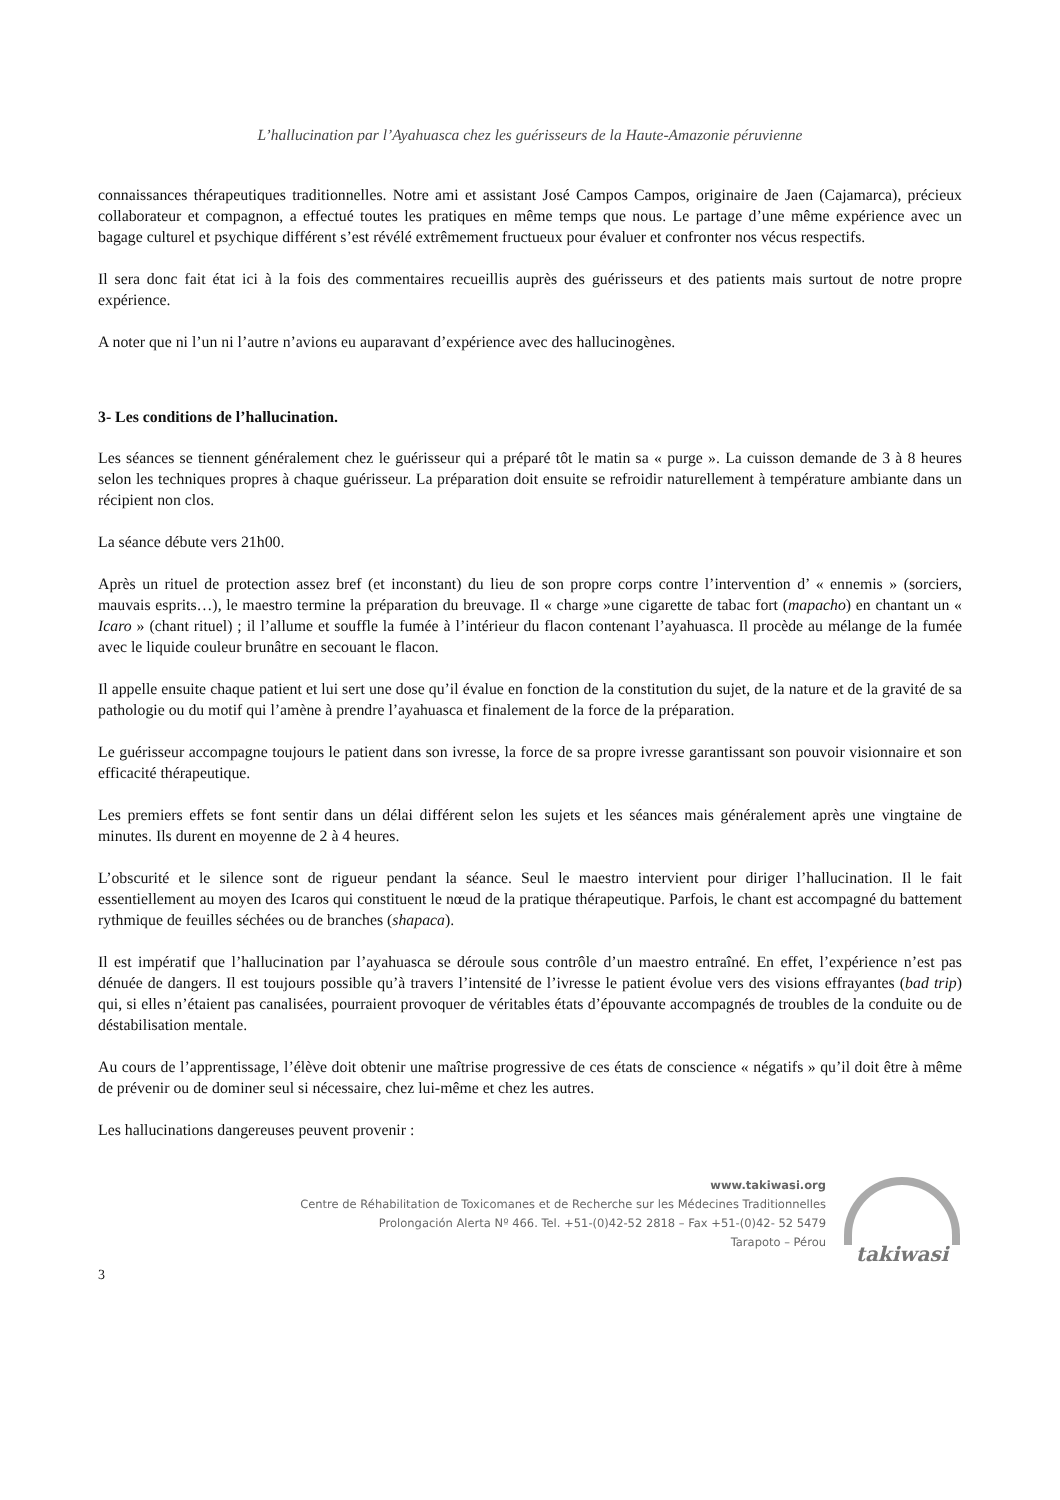L’hallucination par l’Ayahuasca chez les guérisseurs de la Haute-Amazonie péruvienne
connaissances thérapeutiques traditionnelles. Notre ami et assistant José Campos Campos, originaire de Jaen (Cajamarca), précieux collaborateur et compagnon, a effectué toutes les pratiques en même temps que nous. Le partage d’une même expérience avec un bagage culturel et psychique différent s’est révélé extrêmement fructueux pour évaluer et confronter nos vécus respectifs.
Il sera donc fait état ici à la fois des commentaires recueillis auprès des guérisseurs et des patients mais surtout de notre propre expérience.
A noter que ni l’un ni l’autre n’avions eu auparavant d’expérience avec des hallucinogènes.
3- Les conditions de l’hallucination.
Les séances se tiennent généralement chez le guérisseur qui a préparé tôt le matin sa « purge ». La cuisson demande de 3 à 8 heures selon les techniques propres à chaque guérisseur. La préparation doit ensuite se refroidir naturellement à température ambiante dans un récipient non clos.
La séance débute vers 21h00.
Après un rituel de protection assez bref (et inconstant) du lieu de son propre corps contre l’intervention d’ « ennemis » (sorciers, mauvais esprits…), le maestro termine la préparation du breuvage. Il « charge »une cigarette de tabac fort (mapacho) en chantant un « Icaro » (chant rituel) ; il l’allume et souffle la fumée à l’intérieur du flacon contenant l’ayahuasca. Il procède au mélange de la fumée avec le liquide couleur brunâtre en secouant le flacon.
Il appelle ensuite chaque patient et lui sert une dose qu’il évalue en fonction de la constitution du sujet, de la nature et de la gravité de sa pathologie ou du motif qui l’amène à prendre l’ayahuasca et finalement de la force de la préparation.
Le guérisseur accompagne toujours le patient dans son ivresse, la force de sa propre ivresse garantissant son pouvoir visionnaire et son efficacité thérapeutique.
Les premiers effets se font sentir dans un délai différent selon les sujets et les séances mais généralement après une vingtaine de minutes. Ils durent en moyenne de 2 à 4 heures.
L’obscurité et le silence sont de rigueur pendant la séance. Seul le maestro intervient pour diriger l’hallucination. Il le fait essentiellement au moyen des Icaros qui constituent le nœud de la pratique thérapeutique. Parfois, le chant est accompagné du battement rythmique de feuilles séchées ou de branches (shapaca).
Il est impératif que l’hallucination par l’ayahuasca se déroule sous contrôle d’un maestro entraîné. En effet, l’expérience n’est pas dénuée de dangers. Il est toujours possible qu’à travers l’intensité de l’ivresse le patient évolue vers des visions effrayantes (bad trip) qui, si elles n’étaient pas canalisées, pourraient provoquer de véritables états d’épouvante accompagnés de troubles de la conduite ou de déstabilisation mentale.
Au cours de l’apprentissage, l’élève doit obtenir une maîtrise progressive de ces états de conscience « négatifs » qu’il doit être à même de prévenir ou de dominer seul si nécessaire, chez lui-même et chez les autres.
Les hallucinations dangereuses peuvent provenir :
www.takiwasi.org
Centre de Réhabilitation de Toxicomanes et de Recherche sur les Médecines Traditionnelles
Prolongación Alerta Nº 466. Tel. +51-(0)42-52 2818 – Fax +51-(0)42- 52 5479
Tarapoto – Pérou
takiwasi
3